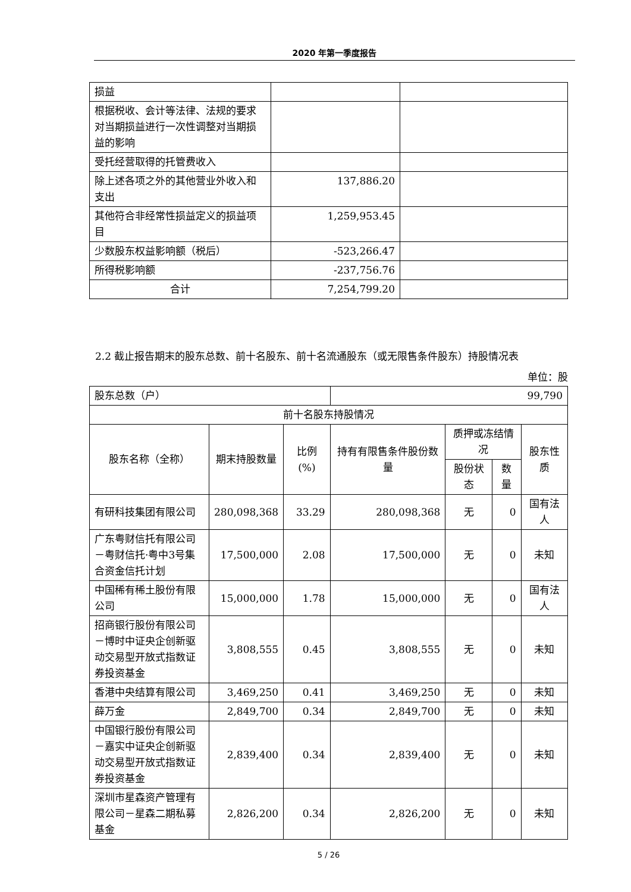2020 年第一季度报告
| 损益 | | |
| 根据税收、会计等法律、法规的要求对当期损益进行一次性调整对当期损益的影响 | | |
| 受托经营取得的托管费收入 | | |
| 除上述各项之外的其他营业外收入和支出 | 137,886.20 | |
| 其他符合非经常性损益定义的损益项目 | 1,259,953.45 | |
| 少数股东权益影响额（税后） | -523,266.47 | |
| 所得税影响额 | -237,756.76 | |
| 合计 | 7,254,799.20 | |
2.2 截止报告期末的股东总数、前十名股东、前十名流通股东（或无限售条件股东）持股情况表
单位：股
| 股东总数（户） | | | 99,790 | | | |
| 前十名股东持股情况 | | | | | | |
| 股东名称（全称） | 期末持股数量 | 比例(%) | 持有有限售条件股份数量 | 质押或冻结情况 | | 股东性质 |
| | | | | 股份状态 | 数量 | |
| 有研科技集团有限公司 | 280,098,368 | 33.29 | 280,098,368 | 无 | 0 | 国有法人 |
| 广东粤财信托有限公司－粤财信托·粤中3号集合资金信托计划 | 17,500,000 | 2.08 | 17,500,000 | 无 | 0 | 未知 |
| 中国稀有稀土股份有限公司 | 15,000,000 | 1.78 | 15,000,000 | 无 | 0 | 国有法人 |
| 招商银行股份有限公司－博时中证央企创新驱动交易型开放式指数证券投资基金 | 3,808,555 | 0.45 | 3,808,555 | 无 | 0 | 未知 |
| 香港中央结算有限公司 | 3,469,250 | 0.41 | 3,469,250 | 无 | 0 | 未知 |
| 薛万金 | 2,849,700 | 0.34 | 2,849,700 | 无 | 0 | 未知 |
| 中国银行股份有限公司－嘉实中证央企创新驱动交易型开放式指数证券投资基金 | 2,839,400 | 0.34 | 2,839,400 | 无 | 0 | 未知 |
| 深圳市星森资产管理有限公司－星森二期私募基金 | 2,826,200 | 0.34 | 2,826,200 | 无 | 0 | 未知 |
5 / 26